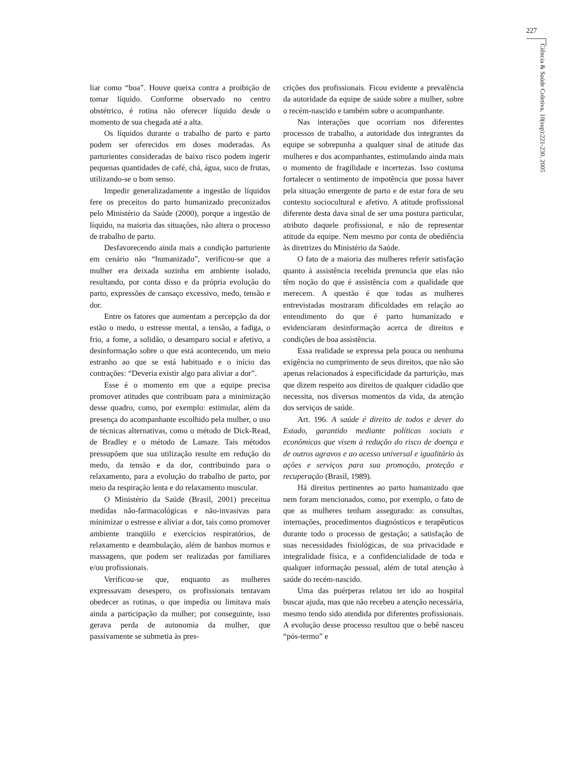227
Ciência & Saúde Coletiva, 10(sup):221-230, 2005
liar como “boa”. Houve queixa contra a proibição de tomar líquido. Conforme observado no centro obstétrico, é rotina não oferecer líquido desde o momento de sua chegada até a alta.
Os líquidos durante o trabalho de parto e parto podem ser oferecidos em doses moderadas. As parturientes consideradas de baixo risco podem ingerir pequenas quantidades de café, chá, água, suco de frutas, utilizando-se o bom senso.
Impedir generalizadamente a ingestão de líquidos fere os preceitos do parto humanizado preconizados pelo Ministério da Saúde (2000), porque a ingestão de líquido, na maioria das situações, não altera o processo de trabalho de parto.
Desfavorecendo ainda mais a condição parturiente em cenário não “humanizado”, verificou-se que a mulher era deixada sozinha em ambiente isolado, resultando, por conta disso e da própria evolução do parto, expressões de cansaço excessivo, medo, tensão e dor.
Entre os fatores que aumentam a percepção da dor estão o medo, o estresse mental, a tensão, a fadiga, o frio, a fome, a solidão, o desamparo social e afetivo, a desinformação sobre o que está acontecendo, um meio estranho ao que se está habituado e o início das contrações: “Deveria existir algo para aliviar a dor”.
Esse é o momento em que a equipe precisa promover atitudes que contribuam para a minimização desse quadro, como, por exemplo: estimular, além da presença do acompanhante escolhido pela mulher, o uso de técnicas alternativas, como o método de Dick-Read, de Bradley e o método de Lamaze. Tais métodos pressupõem que sua utilização resulte em redução do medo, da tensão e da dor, contribuindo para o relaxamento, para a evolução do trabalho de parto, por meio da respiração lenta e do relaxamento muscular.
O Ministério da Saúde (Brasil, 2001) preceitua medidas não-farmacológicas e não-invasivas para minimizar o estresse e aliviar a dor, tais como promover ambiente tranqüilo e exercícios respiratórios, de relaxamento e deambulação, além de banhos mornos e massagens, que podem ser realizadas por familiares e/ou profissionais.
Verificou-se que, enquanto as mulheres expressavam desespero, os profissionais tentavam obedecer as rotinas, o que impedia ou limitava mais ainda a participação da mulher; por conseguinte, isso gerava perda de autonomia da mulher, que passivamente se submetia às pres-
crições dos profissionais. Ficou evidente a prevalência da autoridade da equipe de saúde sobre a mulher, sobre o recém-nascido e também sobre o acompanhante.
Nas interações que ocorriam nos diferentes processos de trabalho, a autoridade dos integrantes da equipe se sobrepunha a qualquer sinal de atitude das mulheres e dos acompanhantes, estimulando ainda mais o momento de fragilidade e incertezas. Isso costuma fortalecer o sentimento de impotência que possa haver pela situação emergente de parto e de estar fora de seu contexto sociocultural e afetivo. A atitude profissional diferente desta dava sinal de ser uma postura particular, atributo daquele profissional, e não de representar atitude da equipe. Nem mesmo por conta de obediência às diretrizes do Ministério da Saúde.
O fato de a maioria das mulheres referir satisfação quanto à assistência recebida prenuncia que elas não têm noção do que é assistência com a qualidade que merecem. A questão é que todas as mulheres entrevistadas mostraram dificuldades em relação ao entendimento do que é parto humanizado e evidenciaram desinformação acerca de direitos e condições de boa assistência.
Essa realidade se expressa pela pouca ou nenhuma exigência no cumprimento de seus direitos, que não são apenas relacionados à especificidade da parturição, mas que dizem respeito aos direitos de qualquer cidadão que necessita, nos diversos momentos da vida, da atenção dos serviços de saúde.
Art. 196. A saúde é direito de todos e dever do Estado, garantido mediante políticas sociais e econômicas que visem à redução do risco de doença e de outros agravos e ao acesso universal e igualitário às ações e serviços para sua promoção, proteção e recuperação (Brasil, 1989).
Há direitos pertinentes ao parto humanizado que nem foram mencionados, como, por exemplo, o fato de que as mulheres tenham assegurado: as consultas, internações, procedimentos diagnósticos e terapêuticos durante todo o processo de gestação; a satisfação de suas necessidades fisiológicas, de sua privacidade e integralidade física, e a confidencialidade de toda e qualquer informação pessoal, além de total atenção à saúde do recém-nascido.
Uma das puérperas relatou ter ido ao hospital buscar ajuda, mas que não recebeu a atenção necessária, mesmo tendo sido atendida por diferentes profissionais. A evolução desse processo resultou que o bebê nasceu “pós-termo” e